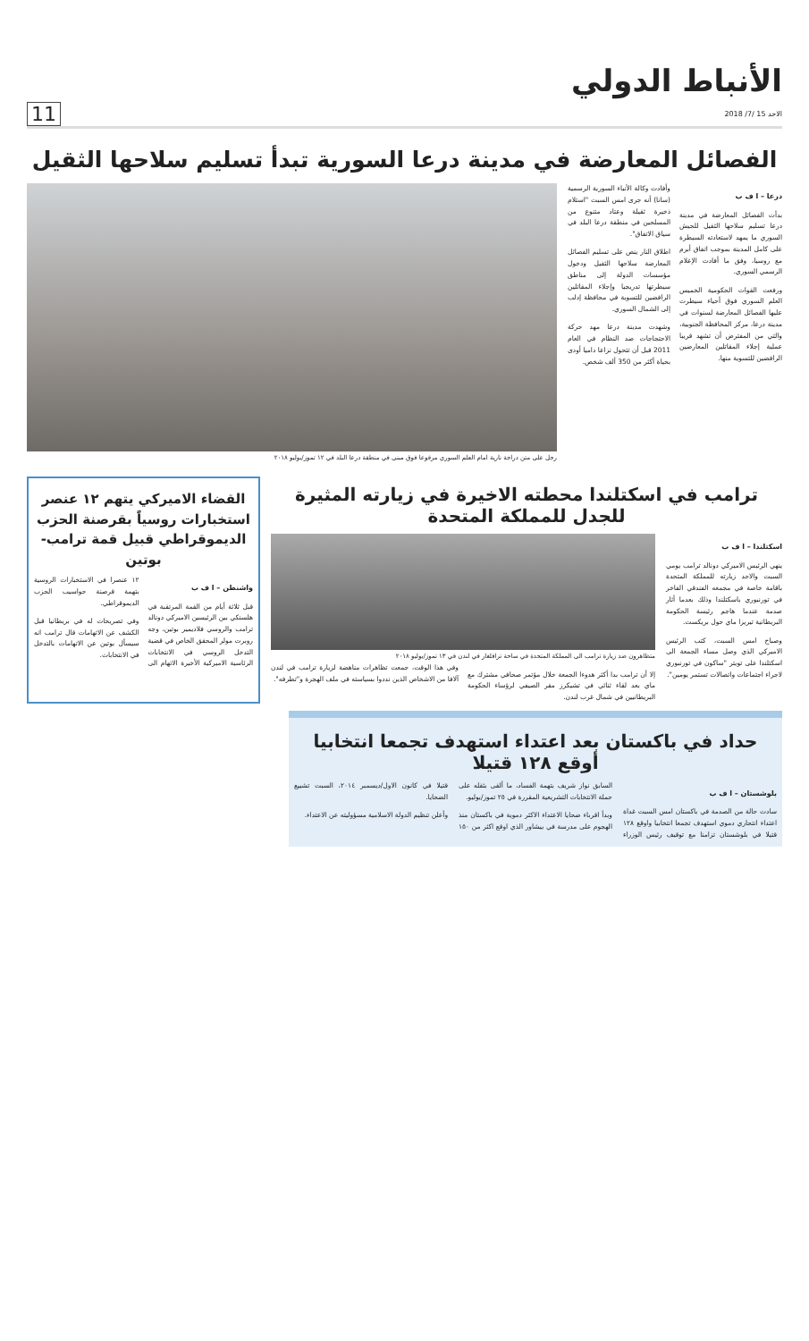الأنباط الدولي
الاحد 15 /7/ 2018 11
الفصائل المعارضة في مدينة درعا السورية تبدأ تسليم سلاحها الثقيل
درعا – ا ف ب
بدأت الفصائل المعارضة في مدينة درعا تسليم سلاحها الثقيل للجيش السوري ما يمهد لاستعادته السيطرة على كامل المدينة بموجب اتفاق أبرم مع روسيا، وفق ما أفادت الإعلام الرسمي السوري.
ورفعت القوات الحكومية الخميس العلم السوري فوق أحياء سيطرت عليها الفصائل المعارضة لسنوات في مدينة درعا، مركز المحافظة الجنوبية، والتي من المفترض أن تشهد قريبا عملية إجلاء المقاتلين المعارضين الرافضين للتسوية منها.
وأفادت وكالة الأنباء السورية الرسمية (سانا) أنه جرى امس السبت "استلام ذخيرة ثقيلة وعتاد متنوع من المسلحين في منطقة درعا البلد في سياق الاتفاق".
اطلاق النار ينص على تسليم الفصائل المعارضة سلاحها الثقيل ودخول مؤسسات الدولة إلى مناطق سيطرتها تدريجيا وإجلاء المقاتلين الرافضين للتسوية في محافظة إدلب إلى الشمال السوري.
وشهدت مدينة درعا مهد حركة الاحتجاجات ضد النظام في العام 2011 قبل أن تتحول نزاعا داميا أودى بحياة أكثر من 350 ألف شخص.
رجل على متن دراجة نارية امام العلم السوري مرفوعا فوق مبنى في منطقة درعا البلد في ١٢ تموز/يوليو ٢٠١٨
ترامب في اسكتلندا محطته الاخيرة في زيارته المثيرة للجدل للمملكة المتحدة
اسكتلندا – ا ف ب
ينهي الرئيس الاميركي دونالد ترامب يومي السبت والاحد زيارته للمملكة المتحدة باقامة خاصة في مجمعه الفندقي الفاخر في تورنبوري باسكتلندا وذلك بعدما أثار صدمة عندما هاجم رئيسة الحكومة البريطانية تيريزا ماي حول بريكست.
وصباح امس السبت، كتب الرئيس الاميركي الذي وصل مساء الجمعة الى اسكتلندا على تويتر "ساكون في تورنبوري لاجراء اجتماعات واتصالات تستمر يومين".
متظاهرون ضد زيارة ترامب الى المملكة المتحدة في ساحة ترافلغار في لندن في ١٣ تموز/يوليو ٢٠١٨
إلا أن ترامب بدا أكثر هدوءا الجمعة خلال مؤتمر صحافي مشترك مع ماي بعد لقاء ثنائي في تشيكرز مقر الصيفي لرؤساء الحكومة البريطانيين في شمال غرب لندن.
وفي هذا الوقت، جمعت تظاهرات مناهضة لزيارة ترامب في لندن آلافا من الاشخاص الذين نددوا بسياسته في ملف الهجرة و"تطرفه".
القضاء الاميركي يتهم ١٢ عنصر استخبارات روسياً بقرصنة الحزب الديموقراطي قبيل قمة ترامب-بوتين
واشنطن – ا ف ب
قبل ثلاثة أيام من القمة المرتقبة في هلسنكي بين الرئيسين الاميركي دونالد ترامب والروسي فلاديمير بوتين، وجه روبرت مولر المحقق الخاص في قضية التدخل الروسي في الانتخابات الرئاسية الاميركية الأخيرة الاتهام الى ١٢ عنصرا في الاستخبارات الروسية بتهمة قرصنة حواسيب الحزب الديموقراطي.
وفي تصريحات له في بريطانيا قبل الكشف عن الاتهامات قال ترامب انه سيسأل بوتين عن الاتهامات بالتدخل في الانتخابات.
حداد في باكستان بعد اعتداء استهدف تجمعا انتخابيا أوقع ١٢٨ قتيلا
بلوشستان – ا ف ب
سادت حالة من الصدمة في باكستان امس السبت غداة اعتداء انتحاري دموي استهدف تجمعا انتخابيا واوقع ١٢٨ قتيلا في بلوشستان تزامنا مع توقيف رئيس الوزراء السابق نواز شريف بتهمة الفساد، ما ألقى بثقله على حملة الانتخابات التشريعية المقررة في ٢٥ تموز/يوليو.
وبدأ اقرباء ضحايا الاعتداء الاكثر دموية في باكستان منذ الهجوم على مدرسة في بيشاور الذي اوقع اكثر من ١٥٠ قتيلا في كانون الاول/ديسمبر ٢٠١٤، السبت تشييع الضحايا.
وأعلن تنظيم الدولة الاسلامية مسؤوليته عن الاعتداء.